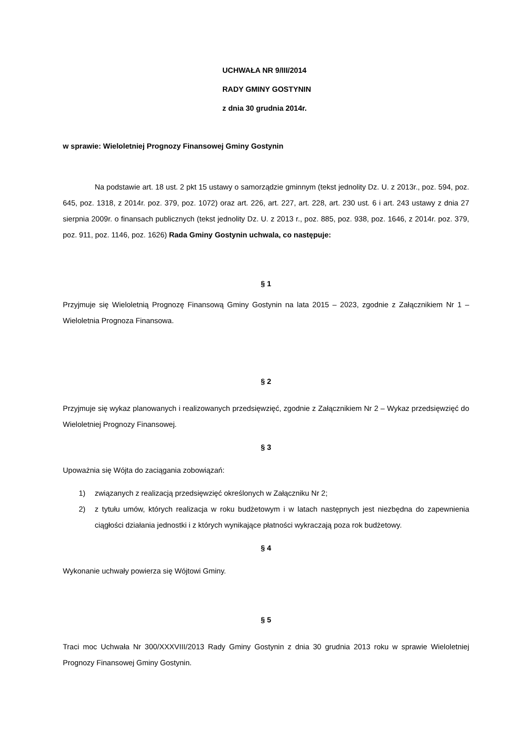UCHWAŁA NR 9/III/2014
RADY GMINY GOSTYNIN
z dnia 30 grudnia 2014r.
w sprawie: Wieloletniej Prognozy Finansowej Gminy Gostynin
Na podstawie art. 18 ust. 2 pkt 15 ustawy o samorządzie gminnym (tekst jednolity Dz. U. z 2013r., poz. 594, poz. 645, poz. 1318, z 2014r. poz. 379, poz. 1072) oraz art. 226, art. 227, art. 228, art. 230 ust. 6 i art. 243 ustawy z dnia 27 sierpnia 2009r. o finansach publicznych (tekst jednolity Dz. U. z 2013 r., poz. 885, poz. 938, poz. 1646, z 2014r. poz. 379, poz. 911, poz. 1146, poz. 1626) Rada Gminy Gostynin uchwala, co następuje:
§ 1
Przyjmuje się Wieloletnią Prognozę Finansową Gminy Gostynin na lata 2015 – 2023, zgodnie z Załącznikiem Nr 1 – Wieloletnia Prognoza Finansowa.
§ 2
Przyjmuje się wykaz planowanych i realizowanych przedsięwzięć, zgodnie z Załącznikiem Nr 2 – Wykaz przedsięwzięć do Wieloletniej Prognozy Finansowej.
§ 3
Upoważnia się Wójta do zaciągania zobowiązań:
1) związanych z realizacją przedsięwzięć określonych w Załączniku Nr 2;
2) z tytułu umów, których realizacja w roku budżetowym i w latach następnych jest niezbędna do zapewnienia ciągłości działania jednostki i z których wynikające płatności wykraczają poza rok budżetowy.
§ 4
Wykonanie uchwały powierza się Wójtowi Gminy.
§ 5
Traci moc Uchwała Nr 300/XXXVIII/2013 Rady Gminy Gostynin z dnia 30 grudnia 2013 roku w sprawie Wieloletniej Prognozy Finansowej Gminy Gostynin.